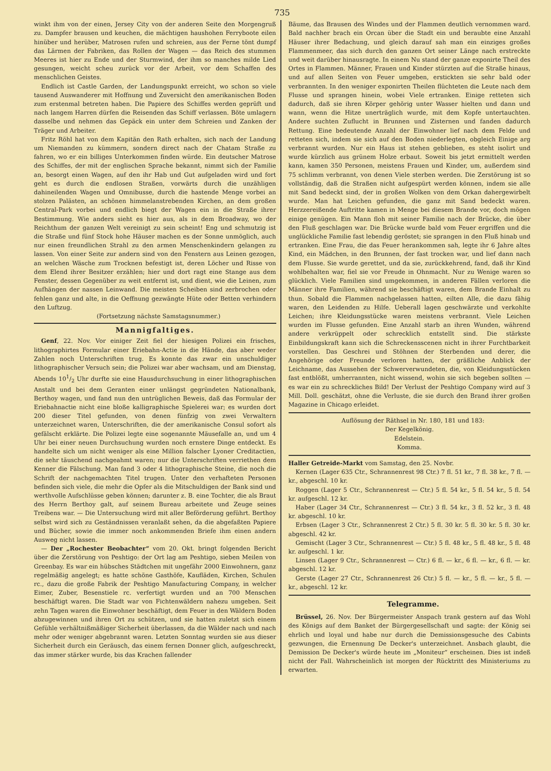735
winkt ihm von der einen, Jersey City von der anderen Seite den Morgengruß zu. Dampfer brausen und keuchen, die mächtigen haushohen Ferryboote eilen hinüber und herüber, Matrosen rufen und schreien, aus der Ferne tönt dumpf das Lärmen der Fabriken, das Rollen der Wagen — das Reich des stummen Meeres ist hier zu Ende und der Sturmwind, der ihm so manches milde Lied gesungen, weicht scheu zurück vor der Arbeit, vor dem Schaffen des menschlichen Geistes.
Endlich ist Castle Garden, der Landungspunkt erreicht, wo schon so viele tausend Auswanderer mit Hoffnung und Zuversicht den amerikanischen Boden zum erstenmal betreten haben. Die Papiere des Schiffes werden geprüft und nach langem Harren dürfen die Reisenden das Schiff verlassen. Böte umlagern dasselbe und nehmen das Gepäck ein unter dem Schreien und Zanken der Träger und Arbeiter.
Fritz Röhl hat von dem Kapitän den Rath erhalten, sich nach der Landung um Niemanden zu kümmern, sondern direct nach der Chatam Straße zu fahren, wo er ein billiges Unterkommen finden würde. Ein deutscher Matrose des Schiffes, der mit der englischen Sprache bekannt, nimmt sich der Familie an, besorgt einen Wagen, auf den ihr Hab und Gut aufgeladen wird und fort geht es durch die endlosen Straßen, vorwärts durch die unzähligen dahineilenden Wagen und Omnibusse, durch die hastende Menge vorbei an stolzen Palästen, an schönen himmelanstrebenden Kirchen, an dem großen Central-Park vorbei und endlich biegt der Wagen ein in die Straße ihrer Bestimmung. Wie anders sieht es hier aus, als in dem Broadway, wo der Reichthum der ganzen Welt vereinigt zu sein scheint! Eng und schmutzig ist die Straße und fünf Stock hohe Häuser machen es der Sonne unmöglich, auch nur einen freundlichen Strahl zu den armen Menschenkindern gelangen zu lassen. Von einer Seite zur andern sind von den Fenstern aus Leinen gezogen, an welchen Wäsche zum Trocknen befestigt ist, deren Löcher und Risse von dem Elend ihrer Besitzer erzählen; hier und dort ragt eine Stange aus dem Fenster, dessen Gegenüber zu weit entfernt ist, und dient, wie die Leinen, zum Aufhängen der nassen Leinwand. Die meisten Scheiben sind zerbrochen oder fehlen ganz und alte, in die Oeffnung gezwängte Hüte oder Betten verhindern den Luftzug.
(Fortsetzung nächste Samstagsnummer.)
Mannigfaltiges.
Genf, 22. Nov. Vor einiger Zeit fiel der hiesigen Polizei ein frisches, lithographirtes Formular einer Eriebahn-Actie in die Hände, das aber weder Zahlen noch Unterschriften trug. Es konnte das zwar ein unschuldiger lithographischer Versuch sein; die Polizei war aber wachsam, und am Dienstag, Abends 101/2 Uhr durfte sie eine Hausdurchsuchung in einer lithographischen Anstalt und bei dem Geranten einer unlängst gegründeten Nationalbank, Berthoy wagen, und fand nun den untrüglichen Beweis, daß das Formular der Eriebahnactie nicht eine bloße kalligraphische Spielerei war; es wurden dort 200 dieser Titel gefunden, von denen fünfzig von zwei Verwaltern unterzeichnet waren, Unterschriften, die der amerikanische Consul sofort als gefälscht erklärte. Die Polizei legte eine sogenannte Mäusefalle an, und um 4 Uhr bei einer neuen Durchsuchung wurden noch ernstere Dinge entdeckt. Es handelte sich um nicht weniger als eine Million falscher Lyoner Creditactien, die sehr täuschend nachgeahmt waren; nur die Unterschriften verriethen dem Kenner die Fälschung. Man fand 3 oder 4 lithographische Steine, die noch die Schrift der nachgemachten Titel trugen. Unter den verhafteten Personen befinden sich viele, die mehr die Opfer als die Mitschuldigen der Bank sind und werthvolle Aufschlüsse geben können; darunter z. B. eine Tochter, die als Braut des Herrn Berthoy galt, auf seinem Bureau arbeitete und Zeuge seines Treibens war. — Die Untersuchung wird mit aller Beförderung geführt. Berthoy selbst wird sich zu Geständnissen veranlaßt sehen, da die abgefaßten Papiere und Bücher, sowie die immer noch ankommenden Briefe ihm einen andern Ausweg nicht lassen.
— Der „Rochester Beobachter“ vom 20. Okt. bringt folgenden Bericht über die Zerstörung von Peshtigo: der Ort lag am Peshtigo, sieben Meilen von Greenbay. Es war ein hübsches Städtchen mit ungefähr 2000 Einwohnern, ganz regelmäßig angelegt; es hatte schöne Gasthöfe, Kaufläden, Kirchen, Schulen rc., dazu die große Fabrik der Peshtigo Manufacturing Company, in welcher Eimer, Zuber, Besenstiele rc. verfertigt wurden und an 700 Menschen beschäftigt waren. Die Stadt war von Fichtenwäldern nahezu umgeben. Seit zehn Tagen waren die Einwohner beschäftigt, dem Feuer in den Wäldern Boden abzugewinnen und ihren Ort zu schützen, und sie hatten zuletzt sich einem Gefühle verhältnißmäßiger Sicherheit überlassen, da die Wälder nach und nach mehr oder weniger abgebrannt waren. Letzten Sonntag wurden sie aus dieser Sicherheit durch ein Geräusch, das einem fernen Donner glich, aufgeschreckt, das immer stärker wurde, bis das Krachen fallender
Bäume, das Brausen des Windes und der Flammen deutlich vernommen ward. Bald nachher brach ein Orcan über die Stadt ein und beraubte eine Anzahl Häuser ihrer Bedachung, und gleich darauf sah man ein einziges großes Flammenmeer, das sich durch den ganzen Ort seiner Länge nach erstreckte und weit darüber hinausragte. In einem Nu stand der ganze exponirte Theil des Ortes in Flammen. Männer, Frauen und Kinder stürzten auf die Straße hinaus, und auf allen Seiten von Feuer umgeben, erstickten sie sehr bald oder verbrannten. In den weniger exponirten Theilen flüchteten die Leute nach dem Flusse und sprangen hinein, wobei Viele ertranken. Einige retteten sich dadurch, daß sie ihren Körper gehörig unter Wasser hielten und dann und wann, wenn die Hitze unerträglich wurde, mit dem Kopfe untertauchten. Andere suchten Zuflucht in Brunnen und Zisternen und fanden dadurch Rettung. Eine bedeutende Anzahl der Einwohner lief nach dem Felde und retteten sich, indem sie sich auf den Boden niederlegten, obgleich Einige arg verbrannt wurden. Nur ein Haus ist stehen geblieben, es steht isolirt und wurde kürzlich aus grünem Holze erbaut. Soweit bis jetzt ermittelt werden kann, kamen 350 Personen, meistens Frauen und Kinder, um, außerdem sind 75 schlimm verbrannt, von denen Viele sterben werden. Die Zerstörung ist so vollständig, daß die Straßen nicht aufgespürt werden können, indem sie alle mit Sand bedeckt sind, der in großen Wolken von dem Orkan dahergewirbelt wurde. Man hat Leichen gefunden, die ganz mit Sand bedeckt waren. Herzzereißende Auftritte kamen in Menge bei diesem Brande vor, doch mögen einige genügen. Ein Mann floh mit seiner Familie nach der Brücke, die über den Fluß geschlagen war. Die Brücke wurde bald vom Feuer ergriffen und die unglückliche Familie fast lebendig geröstet; sie sprangen in den Fluß hinab und ertranken. Eine Frau, die das Feuer herankommen sah, legte ihr 6 Jahre altes Kind, ein Mädchen, in den Brunnen, der fast trocken war, und lief dann nach dem Flusse. Sie wurde gerettet, und da sie, zurückkehrend, fand, daß ihr Kind wohlbehalten war, fiel sie vor Freude in Ohnmacht. Nur zu Wenige waren so glücklich. Viele Familien sind umgekommen, in anderen Fällen verloren die Männer ihre Familien, während sie beschäftigt waren, dem Brande Einhalt zu thun. Sobald die Flammen nachgelassen hatten, eilten Alle, die dazu fähig waren, den Leidenden zu Hilfe. Ueberall lagen geschwärzte und verkohlte Leichen; ihre Kleidungsstücke waren meistens verbrannt. Viele Leichen wurden im Flusse gefunden. Eine Anzahl starb an ihren Wunden, während andere verkrüppelt oder schrecklich entstellt sind. Die stärkste Einbildungskraft kann sich die Schreckensscenen nicht in ihrer Furchtbarkeit vorstellen. Das Geschrei und Stöhnen der Sterbenden und derer, die Angehörige oder Freunde verloren hatten, der gräßliche Anblick der Leichname, das Aussehen der Schwerverwundeten, die, von Kleidungsstücken fast entblößt, umherrannten, nicht wissend, wohin sie sich begeben sollten — es war ein zu schreckliches Bild! Der Verlust der Peshtigo Company wird auf 3 Mill. Doll. geschätzt, ohne die Verluste, die sie durch den Brand ihrer großen Magazine in Chicago erleidet.
Auflösung der Räthsel in Nr. 180, 181 und 183:
Der Kegelkönig.
Edelstein.
Komma.
Haller Getreide-Markt vom Samstag, den 25. Novbr.
Kernen (Lager 635 Ctr., Schrannenrest 98 Ctr.) 7 fl. 51 kr., 7 fl. 38 kr., 7 fl. — kr., abgeschl. 10 kr.
Roggen (Lager 5 Ctr., Schrannenrest — Ctr.) 5 fl. 54 kr., 5 fl. 54 kr., 5 fl. 54 kr. aufgeschl. 12 kr.
Haber (Lager 34 Ctr., Schrannenrest — Ctr.) 3 fl. 54 kr., 3 fl. 52 kr., 3 fl. 48 kr. abgeschl. 10 kr.
Erbsen (Lager 3 Ctr., Schrannenrest 2 Ctr.) 5 fl. 30 kr. 5 fl. 30 kr. 5 fl. 30 kr. abgeschl. 42 kr.
Gemischt (Lager 3 Ctr., Schrannenrest — Ctr.) 5 fl. 48 kr., 5 fl. 48 kr., 5 fl. 48 kr. aufgeschl. 1 kr.
Linsen (Lager 9 Ctr., Schrannenrest — Ctr.) 6 fl. — kr., 6 fl. — kr., 6 fl. — kr. abgeschl. 12 kr.
Gerste (Lager 27 Ctr., Schrannenrest 26 Ctr.) 5 fl. — kr., 5 fl. — kr., 5 fl. — kr., abgeschl. 12 kr.
Telegramme.
Brüssel, 26. Nov. Der Bürgermeister Anspach trank gestern auf das Wohl des Königs auf dem Banket der Bürgergesellschaft und sagte: der König sei ehrlich und loyal und habe nur durch die Demissionsgesuche des Cabints gezwungen, die Ernennung De Decker's unterzeichnet. Ansbach glaubt, die Demission De Decker's würde heute im „Moniteur“ erscheinen. Dies ist indeß nicht der Fall. Wahrscheinlich ist morgen der Rücktritt des Ministeriums zu erwarten.